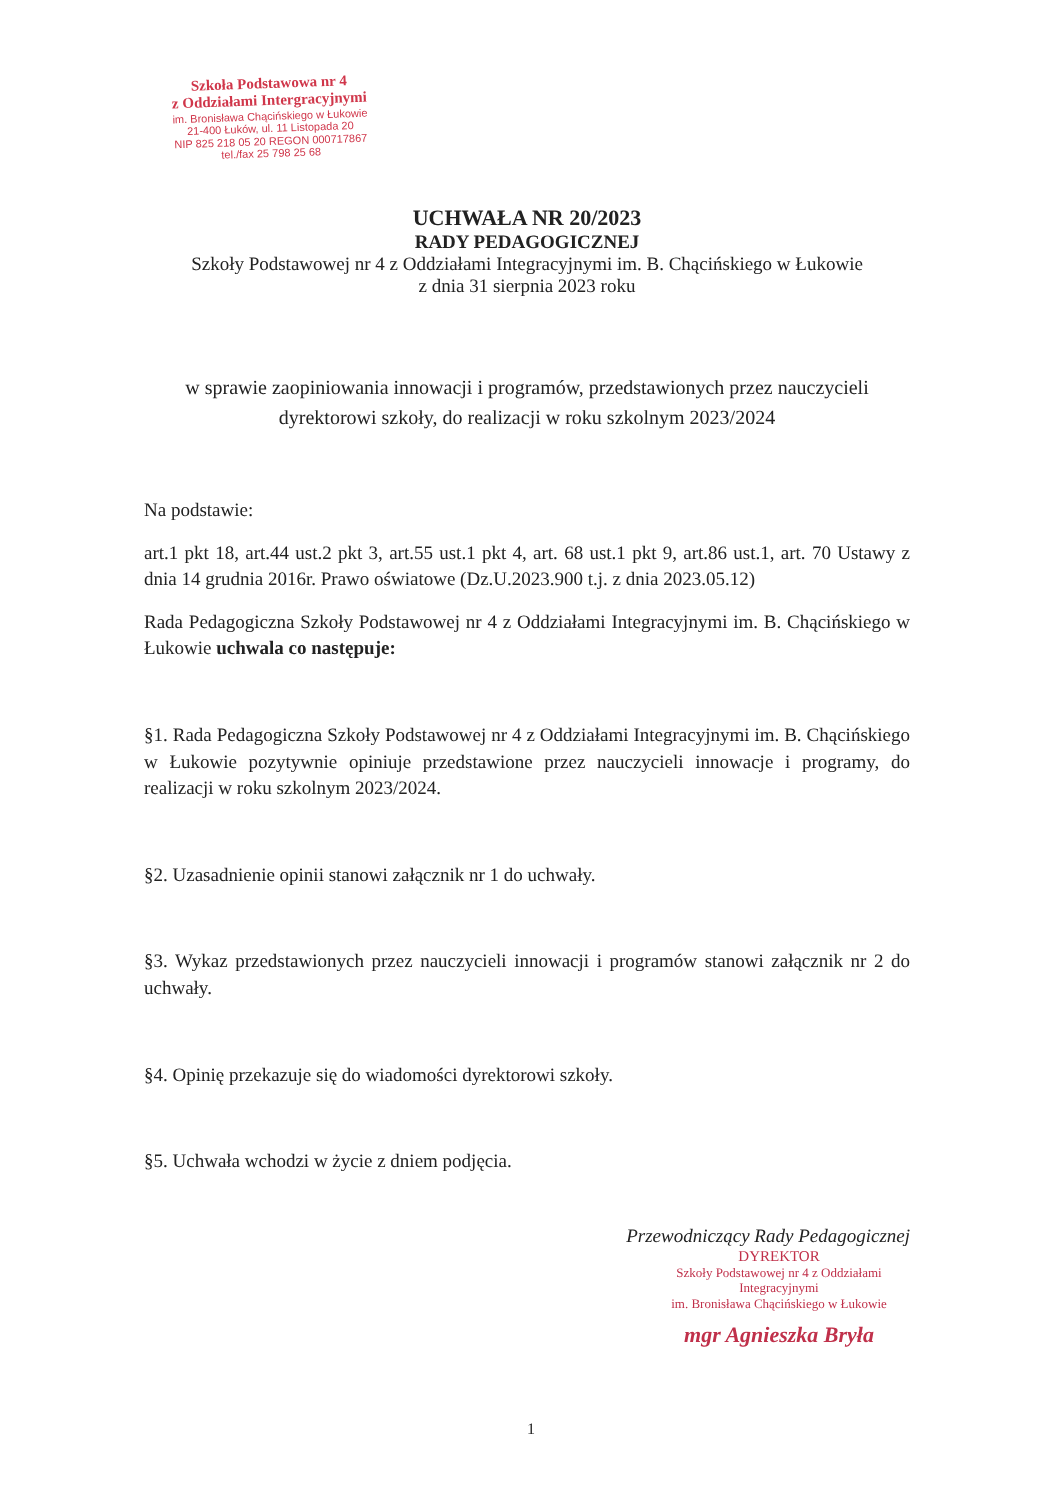Szkoła Podstawowa nr 4
z Oddziałami Intergracyjnymi
im. Bronisława Chącińskiego w Łukowie
21-400 Łuków, ul. 11 Listopada 20
NIP 825 218 05 20 REGON 000717867
tel./fax 25 798 25 68
UCHWAŁA NR 20/2023
RADY PEDAGOGICZNEJ
Szkoły Podstawowej nr 4 z Oddziałami Integracyjnymi im. B. Chącińskiego w Łukowie
z dnia 31 sierpnia 2023 roku
w sprawie zaopiniowania innowacji i programów, przedstawionych przez nauczycieli dyrektorowi szkoły, do realizacji w roku szkolnym 2023/2024
Na podstawie:
art.1 pkt 18, art.44 ust.2 pkt 3, art.55 ust.1 pkt 4, art. 68 ust.1 pkt 9, art.86 ust.1, art. 70 Ustawy z dnia 14 grudnia 2016r. Prawo oświatowe (Dz.U.2023.900 t.j. z dnia 2023.05.12)
Rada Pedagogiczna Szkoły Podstawowej nr 4 z Oddziałami Integracyjnymi im. B. Chącińskiego w Łukowie uchwala co następuje:
§1. Rada Pedagogiczna Szkoły Podstawowej nr 4 z Oddziałami Integracyjnymi im. B. Chącińskiego w Łukowie pozytywnie opiniuje przedstawione przez nauczycieli innowacje i programy, do realizacji w roku szkolnym 2023/2024.
§2. Uzasadnienie opinii stanowi załącznik nr 1 do uchwały.
§3. Wykaz przedstawionych przez nauczycieli innowacji i programów stanowi załącznik nr 2 do uchwały.
§4. Opinię przekazuje się do wiadomości dyrektorowi szkoły.
§5. Uchwała wchodzi w życie z dniem podjęcia.
Przewodniczący Rady Pedagogicznej
DYREKTOR
Szkoły Podstawowej nr 4 z Oddziałami Integracyjnymi
im. Bronisława Chącińskiego w Łukowie
mgr Agnieszka Bryła
1